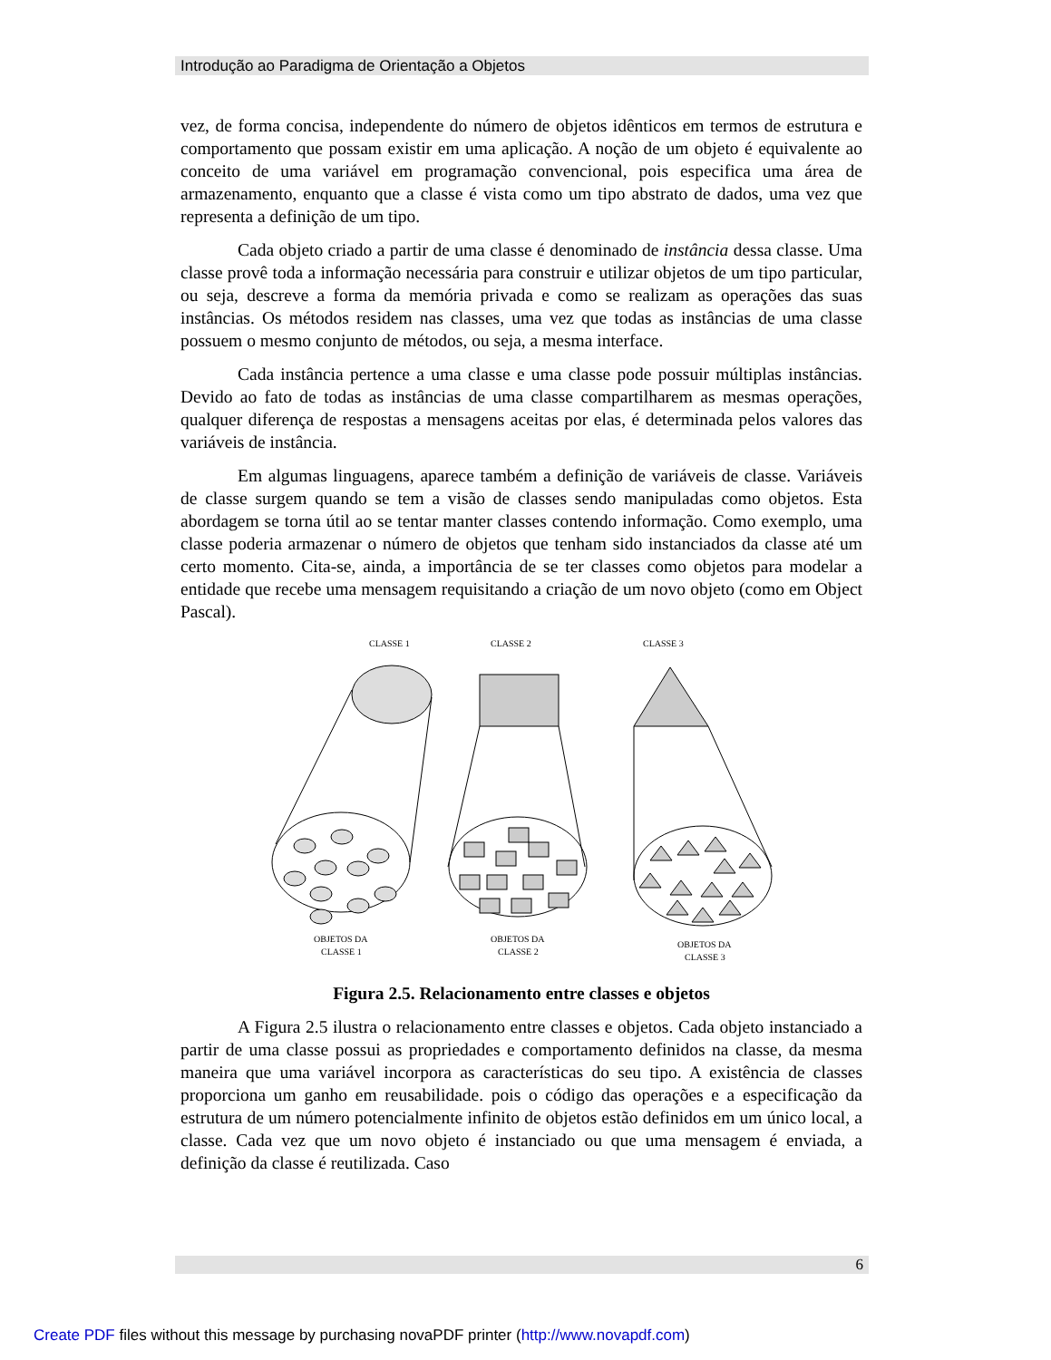Introdução ao Paradigma de Orientação a Objetos
vez, de forma concisa, independente do número de objetos idênticos em termos de estrutura e comportamento que possam existir em uma aplicação. A noção de um objeto é equivalente ao conceito de uma variável em programação convencional, pois especifica uma área de armazenamento, enquanto que a classe é vista como um tipo abstrato de dados, uma vez que representa a definição de um tipo.
Cada objeto criado a partir de uma classe é denominado de instância dessa classe. Uma classe provê toda a informação necessária para construir e utilizar objetos de um tipo particular, ou seja, descreve a forma da memória privada e como se realizam as operações das suas instâncias. Os métodos residem nas classes, uma vez que todas as instâncias de uma classe possuem o mesmo conjunto de métodos, ou seja, a mesma interface.
Cada instância pertence a uma classe e uma classe pode possuir múltiplas instâncias. Devido ao fato de todas as instâncias de uma classe compartilharem as mesmas operações, qualquer diferença de respostas a mensagens aceitas por elas, é determinada pelos valores das variáveis de instância.
Em algumas linguagens, aparece também a definição de variáveis de classe. Variáveis de classe surgem quando se tem a visão de classes sendo manipuladas como objetos. Esta abordagem se torna útil ao se tentar manter classes contendo informação. Como exemplo, uma classe poderia armazenar o número de objetos que tenham sido instanciados da classe até um certo momento. Cita-se, ainda, a importância de se ter classes como objetos para modelar a entidade que recebe uma mensagem requisitando a criação de um novo objeto (como em Object Pascal).
CLASSE 1
CLASSE 2
CLASSE 3
OBJETOS DA
CLASSE 1
OBJETOS DA
CLASSE 2
OBJETOS DA
CLASSE 3
Figura 2.5. Relacionamento entre classes e objetos
A Figura 2.5 ilustra o relacionamento entre classes e objetos. Cada objeto instanciado a partir de uma classe possui as propriedades e comportamento definidos na classe, da mesma maneira que uma variável incorpora as características do seu tipo. A existência de classes proporciona um ganho em reusabilidade. pois o código das operações e a especificação da estrutura de um número potencialmente infinito de objetos estão definidos em um único local, a classe. Cada vez que um novo objeto é instanciado ou que uma mensagem é enviada, a definição da classe é reutilizada. Caso
6
Create PDF files without this message by purchasing novaPDF printer (http://www.novapdf.com)